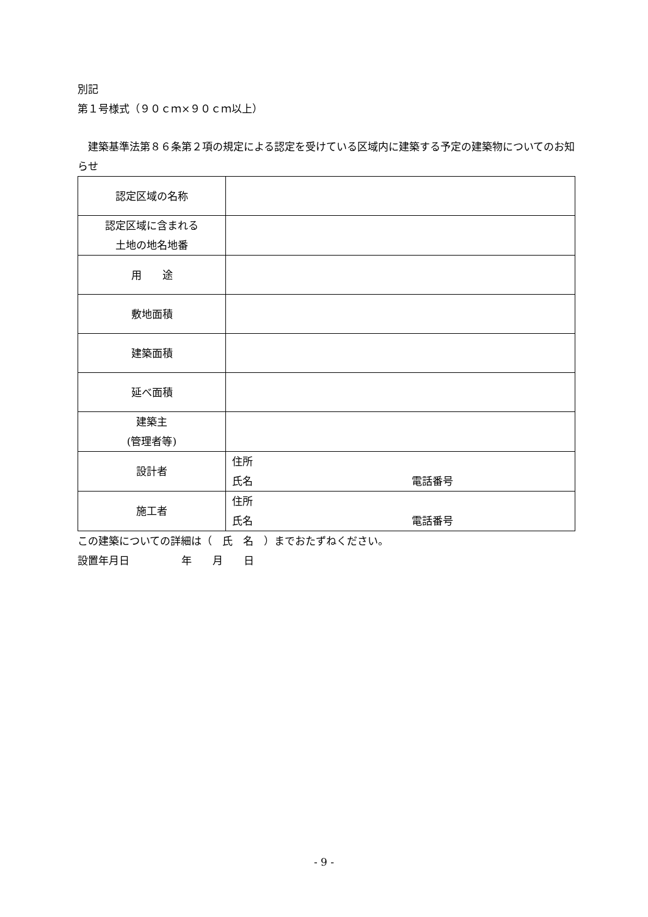別記
第１号様式（９０ｃｍ×９０ｃｍ以上）
　建築基準法第８６条第２項の規定による認定を受けている区域内に建築する予定の建築物についてのお知らせ
| 認定区域の名称 | |
| 認定区域に含まれる 土地の地名地番 | |
| 用 途 | |
| 敷地面積 | |
| 建築面積 | |
| 延べ面積 | |
| 建築主 (管理者等) | |
| 設計者 | 住所 氏名 電話番号 |
| 施工者 | 住所 氏名 電話番号 |
この建築についての詳細は（　氏　名　）までおたずねください。
設置年月日　　　　　年　　月　　日
- 9 -